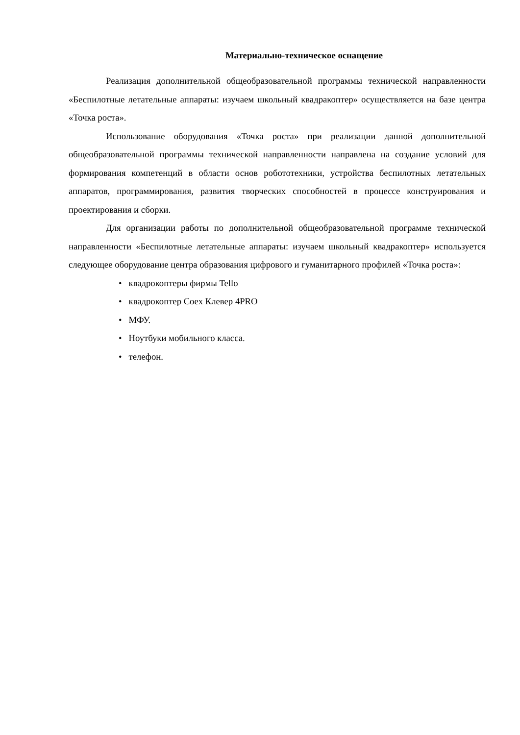Материально-техническое оснащение
Реализация дополнительной общеобразовательной программы технической направленности «Беспилотные летательные аппараты: изучаем школьный квадракоптер» осуществляется на базе центра «Точка роста».
Использование оборудования «Точка роста» при реализации данной дополнительной общеобразовательной программы технической направленности направлена на создание условий для формирования компетенций в области основ робототехники, устройства беспилотных летательных аппаратов, программирования, развития творческих способностей в процессе конструирования и проектирования и сборки.
Для организации работы по дополнительной общеобразовательной программе технической направленности «Беспилотные летательные аппараты: изучаем школьный квадракоптер» используется следующее оборудование центра образования цифрового и гуманитарного профилей «Точка роста»:
• квадрокоптеры фирмы Tello
• квадрокоптер Coex Клевер 4PRO
• МФУ.
• Ноутбуки мобильного класса.
• телефон.